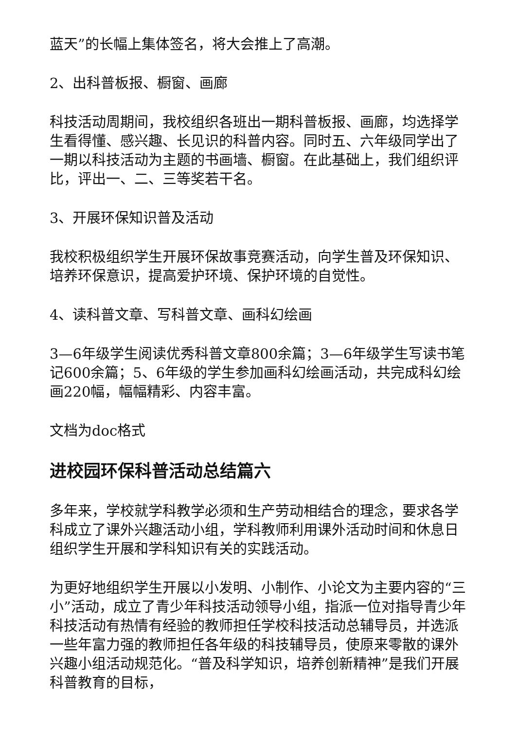蓝天”的长幅上集体签名，将大会推上了高潮。
2、出科普板报、橱窗、画廊
科技活动周期间，我校组织各班出一期科普板报、画廊，均选择学生看得懂、感兴趣、长见识的科普内容。同时五、六年级同学出了一期以科技活动为主题的书画墙、橱窗。在此基础上，我们组织评比，评出一、二、三等奖若干名。
3、开展环保知识普及活动
我校积极组织学生开展环保故事竞赛活动，向学生普及环保知识、培养环保意识，提高爱护环境、保护环境的自觉性。
4、读科普文章、写科普文章、画科幻绘画
3—6年级学生阅读优秀科普文章800余篇；3—6年级学生写读书笔记600余篇；5、6年级的学生参加画科幻绘画活动，共完成科幻绘画220幅，幅幅精彩、内容丰富。
文档为doc格式
进校园环保科普活动总结篇六
多年来，学校就学科教学必须和生产劳动相结合的理念，要求各学科成立了课外兴趣活动小组，学科教师利用课外活动时间和休息日组织学生开展和学科知识有关的实践活动。
为更好地组织学生开展以小发明、小制作、小论文为主要内容的“三小”活动，成立了青少年科技活动领导小组，指派一位对指导青少年科技活动有热情有经验的教师担任学校科技活动总辅导员，并选派一些年富力强的教师担任各年级的科技辅导员，使原来零散的课外兴趣小组活动规范化。“普及科学知识，培养创新精神”是我们开展科普教育的目标，